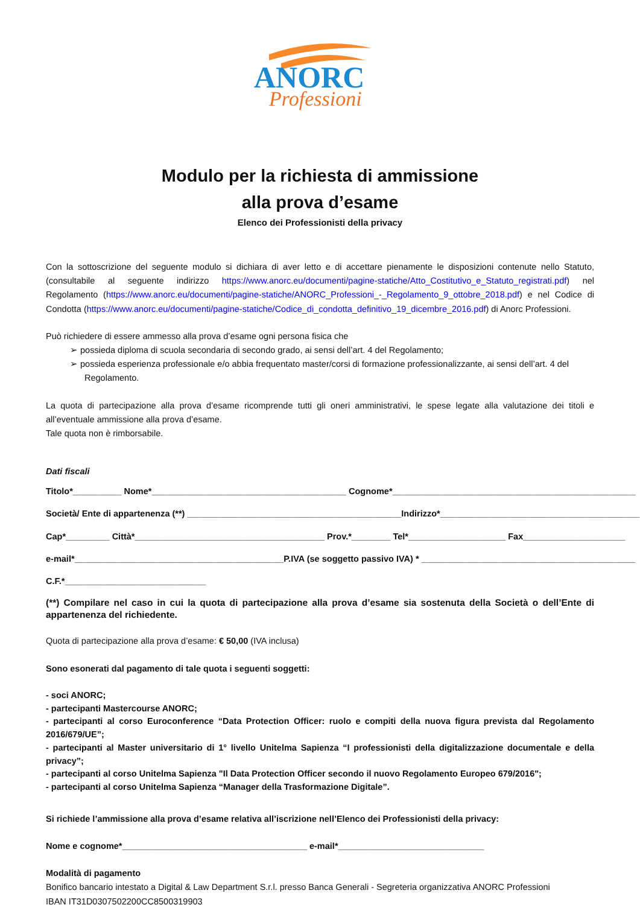ANORC
Professioni
Modulo per la richiesta di ammissione
alla prova d’esame
Elenco dei Professionisti della privacy
Con la sottoscrizione del seguente modulo si dichiara di aver letto e di accettare pienamente le disposizioni contenute nello Statuto, (consultabile al seguente indirizzo https://www.anorc.eu/documenti/pagine-statiche/Atto_Costitutivo_e_Statuto_registrati.pdf) nel Regolamento (https://www.anorc.eu/documenti/pagine-statiche/ANORC_Professioni_-_Regolamento_9_ottobre_2018.pdf) e nel Codice di Condotta (https://www.anorc.eu/documenti/pagine-statiche/Codice_di_condotta_definitivo_19_dicembre_2016.pdf) di Anorc Professioni.
Può richiedere di essere ammesso alla prova d’esame ogni persona fisica che
➢ possieda diploma di scuola secondaria di secondo grado, ai sensi dell’art. 4 del Regolamento;
➢ possieda esperienza professionale e/o abbia frequentato master/corsi di formazione professionalizzante, ai sensi dell’art. 4 del Regolamento.
La quota di partecipazione alla prova d’esame ricomprende tutti gli oneri amministrativi, le spese legate alla valutazione dei titoli e all’eventuale ammissione alla prova d’esame.
Tale quota non è rimborsabile.
Dati fiscali
Titolo*__________ Nome*________________________________________ Cognome*__________________________________________________
Società/ Ente di appartenenza (**) ____________________________________________Indirizzo*_________________________________________
Cap*_________ Città*_______________________________________ Prov.*________ Tel*____________________ Fax_____________________
e-mail*___________________________________________P.IVA (se soggetto passivo IVA) * ____________________________________________
C.F.*_____________________________
(**) Compilare nel caso in cui la quota di partecipazione alla prova d’esame sia sostenuta della Società o dell’Ente di appartenenza del richiedente.
Quota di partecipazione alla prova d’esame: € 50,00 (IVA inclusa)
Sono esonerati dal pagamento di tale quota i seguenti soggetti:
- soci ANORC;
- partecipanti Mastercourse ANORC;
- partecipanti al corso Euroconference “Data Protection Officer: ruolo e compiti della nuova figura prevista dal Regolamento 2016/679/UE”;
- partecipanti al Master universitario di 1° livello Unitelma Sapienza “I professionisti della digitalizzazione documentale e della privacy”;
- partecipanti al corso Unitelma Sapienza "Il Data Protection Officer secondo il nuovo Regolamento Europeo 679/2016";
- partecipanti al corso Unitelma Sapienza “Manager della Trasformazione Digitale”.
Si richiede l’ammissione alla prova d’esame relativa all’iscrizione nell’Elenco dei Professionisti della privacy:
Nome e cognome*______________________________________ e-mail*______________________________
Modalità di pagamento
Bonifico bancario intestato a Digital & Law Department S.r.l. presso Banca Generali - Segreteria organizzativa ANORC Professioni
IBAN IT31D0307502200CC8500319903